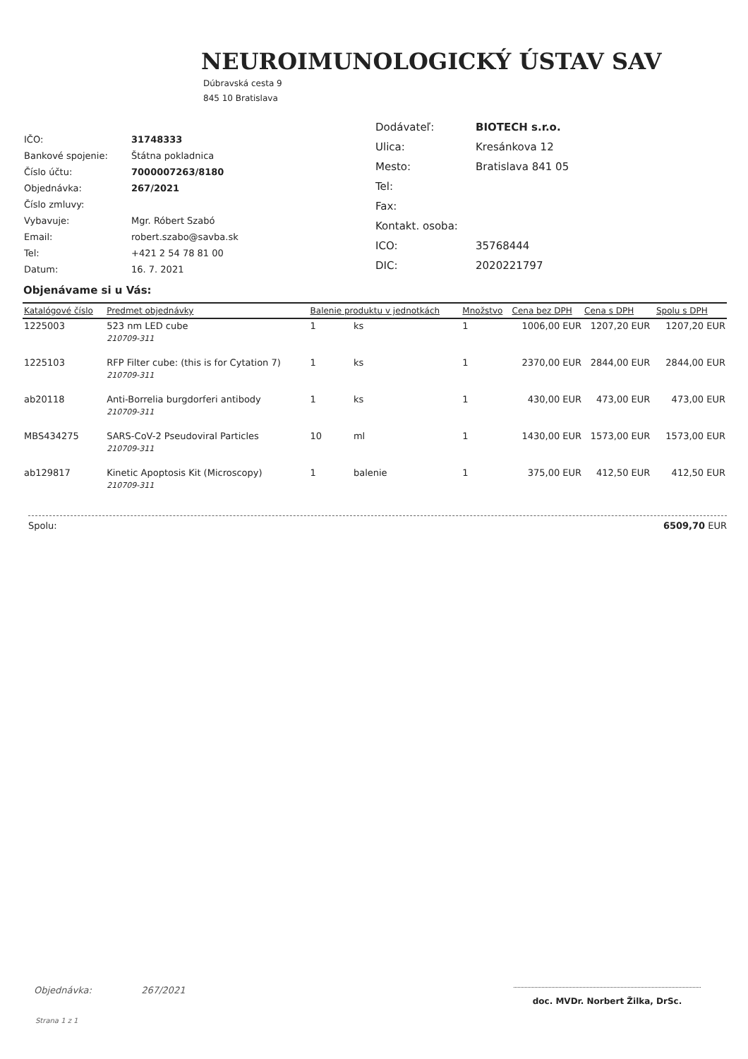NEUROIMUNOLOGICKÝ ÚSTAV SAV
Dúbravská cesta 9
845 10 Bratislava
| IČO: | 31748333 |
| Bankové spojenie: | Štátna pokladnica |
| Číslo účtu: | 7000007263/8180 |
| Objednávka: | 267/2021 |
| Číslo zmluvy: | |
| Vybavuje: | Mgr. Róbert Szabó |
| Email: | robert.szabo@savba.sk |
| Tel: | +421 2 54 78 81 00 |
| Datum: | 16. 7. 2021 |
| Dodávateľ: | BIOTECH s.r.o. |
| Ulica: | Kresánkova 12 |
| Mesto: | Bratislava 841 05 |
| Tel: | |
| Fax: | |
| Kontakt. osoba: | |
| ICO: | 35768444 |
| DIC: | 2020221797 |
Objenávame si u Vás:
| Katalógové číslo | Predmet objednávky | Balenie produktu v jednotkách | | Množstvo | Cena bez DPH | Cena s DPH | | Spolu s DPH |
| --- | --- | --- | --- | --- | --- | --- | --- | --- |
| 1225003 | 523 nm LED cube | 1 | ks | 1 | 1006,00 EUR | 1207,20 | EUR | 1207,20 EUR |
| | 210709-311 | | | | | | | |
| 1225103 | RFP Filter cube: (this is for Cytation 7) | 1 | ks | 1 | 2370,00 EUR | 2844,00 | EUR | 2844,00 EUR |
| | 210709-311 | | | | | | | |
| ab20118 | Anti-Borrelia burgdorferi antibody | 1 | ks | 1 | 430,00 EUR | 473,00 | EUR | 473,00 EUR |
| | 210709-311 | | | | | | | |
| MBS434275 | SARS-CoV-2 Pseudoviral Particles | 10 | ml | 1 | 1430,00 EUR | 1573,00 | EUR | 1573,00 EUR |
| | 210709-311 | | | | | | | |
| ab129817 | Kinetic Apoptosis Kit (Microscopy) | 1 | balenie | 1 | 375,00 EUR | 412,50 | EUR | 412,50 EUR |
| | 210709-311 | | | | | | | |
Spolu: 6509,70 EUR
Objednávka: 267/2021
Strana 1 z 1
doc. MVDr. Norbert Žilka, DrSc.